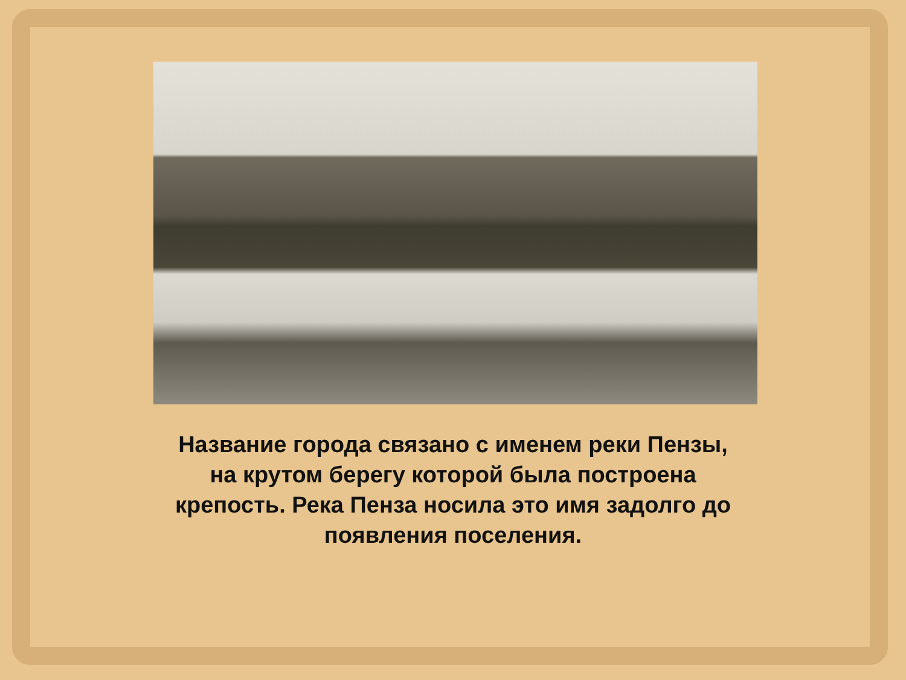Название города связано с именем реки Пензы, на крутом берегу которой была построена крепость. Река Пенза носила это имя задолго до появления поселения.